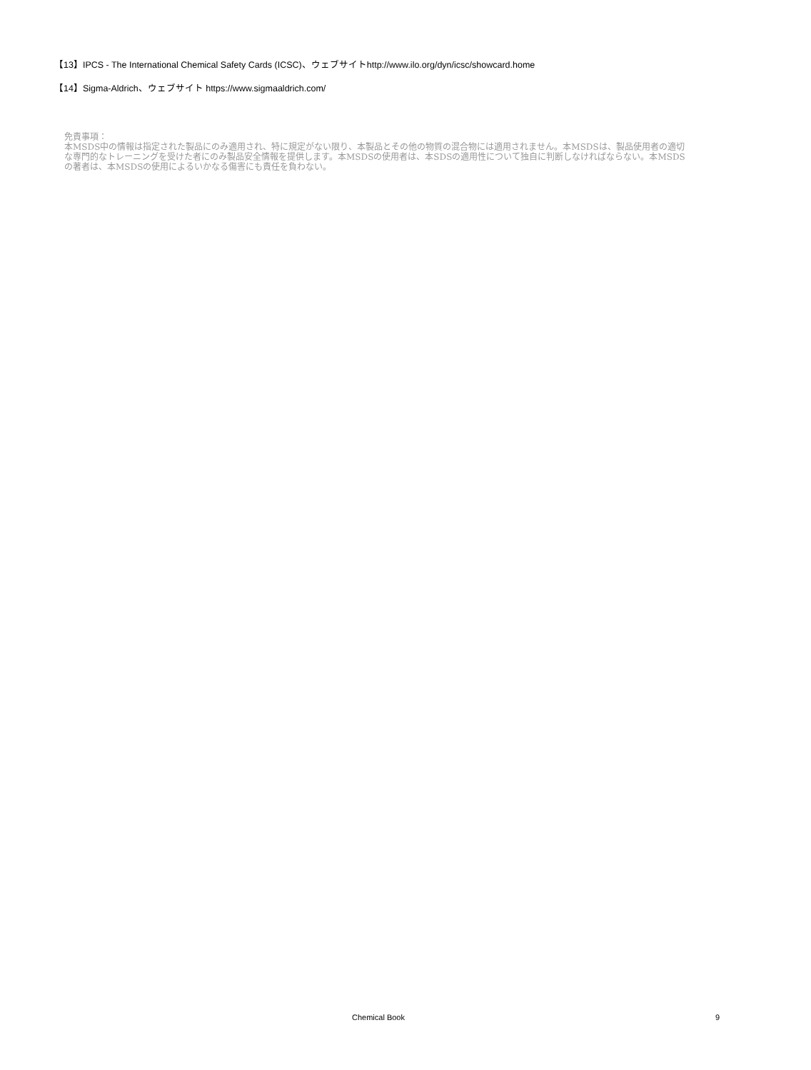【13】IPCS - The International Chemical Safety Cards (ICSC)、ウェブサイトhttp://www.ilo.org/dyn/icsc/showcard.home
【14】Sigma-Aldrich、ウェブサイト https://www.sigmaaldrich.com/
免責事項：
本MSDS中の情報は指定された製品にのみ適用され、特に規定がない限り、本製品とその他の物質の混合物には適用されません。本MSDSは、製品使用者の適切な専門的なトレーニングを受けた者にのみ製品安全情報を提供します。本MSDSの使用者は、本SDSの適用性について独自に判断しなければならない。本MSDSの著者は、本MSDSの使用によるいかなる傷害にも責任を負わない。
Chemical Book
9